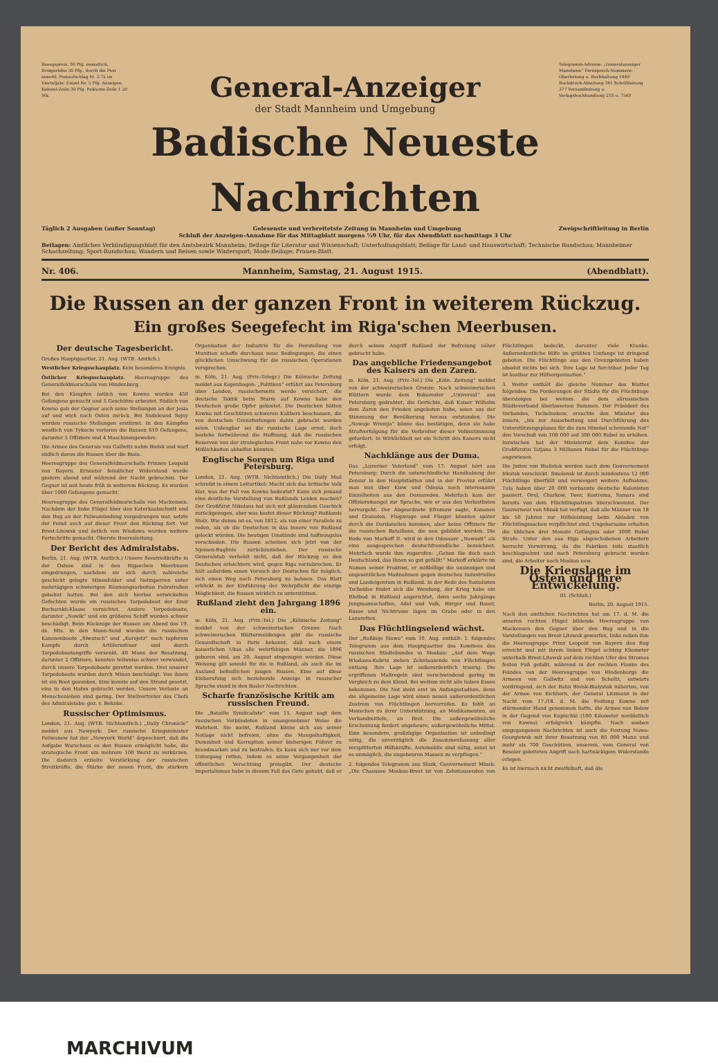Bezugspreis: 90 Pfg. monatlich, Bringerlohn 30 Pfg., durch die Post einschl. Postaufschlag M. 3.72 im Vierteljahr. Einzel-Nr. 5 Pfg. Anzeigen: Kolonel-Zeile 30 Pfg. Reklame-Zeile 1.20 Mk.
Telegramm-Adresse: „Generalanzeiger Mannheim“ Fernsprech-Nummern: Oberleitung u. Buchhaltung 1449 Buchdruck-Abteilung 341 Schriftleitung 377 Versandleitung u. Verlagsbuchhandlung 218 u. 7569
General-Anzeiger
der Stadt Mannheim und Umgebung
Badische Neueste Nachrichten
Täglich 2 Ausgaben (außer Sonntag) Gelesenste und verbreitetste Zeitung in Mannheim und Umgebung Zweigschriftleitung in Berlin
Schluß der Anzeigen-Annahme für das Mittagblatt morgens ½9 Uhr, für das Abendblatt nachmittags 3 Uhr
Beilagen: Amtliches Verkündigungsblatt für den Amtsbezirk Mannheim; Beilage für Literatur und Wissenschaft; Unterhaltungsblatt; Beilage für Land- und Hauswirtschaft; Technische Rundschau; Mannheimer Schachzeitung; Sport-Rundschau; Wandern und Reisen sowie Wintersport; Mode-Beilage; Frauen-Blatt.
Nr. 406. Mannheim, Samstag, 21. August 1915. (Abendblatt).
Die Russen an der ganzen Front in weiterem Rückzug.
Ein großes Seegefecht im Riga'schen Meerbusen.
Der deutsche Tagesbericht.
Großes Hauptquartier, 21. Aug. (WTB. Amtlich.)
Westlicher Kriegsschauplatz. Kein besonderes Ereignis.
Östlicher Kriegsschauplatz. Heeresgruppe des Generalfeldmarschalls von Hindenburg.
Bei den Kämpfen östlich von Kowno wurden 450 Gefangene gemacht und 5 Geschütze erbeutet. Südlich von Kowno gab der Gegner auch seine Stellungen an der Jesia auf und wich nach Osten zurück. Bei Sudeleund Sejny wurden russische Stellungen erstürmt. In den Kämpfen westlich von Tykocin verloren die Russen 610 Gefangene, darunter 5 Offiziere und 4 Maschinengewehre.
Die Armee des Generals von Gallwitz nahm Bielsk und warf südlich davon die Russen über die Biala.
Heeresgruppe des Generalfeldmarschalls Prinzen Leopold von Bayern. Erneuter feindlicher Widerstand wurde gestern abend und während der Nacht gebrochen. Der Gegner ist seit heute früh in weiterem Rückzug. Es wurden über 1000 Gefangene gemacht.
Heeresgruppe des Generalfeldmarschalls von Mackensen. Nachdem der linke Flügel über den Koterkaabschnitt und den Bug an der Pulwamündung vorgedrungen war, setzte der Feind auch auf dieser Front den Rückzug fort. Vor Brest-Litowsk und östlich von Wlodawa wurden weitere Fortschritte gemacht. Oberste Heeresleitung.
Der Bericht des Admiralstabs.
Berlin, 21. Aug. (WTB. Amtlich.) Unsere Seestreitkräfte in der Ostsee sind in den Rigaschen Meerbusen eingedrungen, nachdem sie sich durch zahlreiche geschickt gelegte Minenfelder und Netzsperren unter mehrtägigen schwierigen Räumungsarbeiten Fahrstraßen gebahnt hatten. Bei den sich hierbei entwickelten Gefechten wurde ein russisches Torpedoboot der Emir Bucharskii-Klasse vernichtet. Andere Torpedoboote, darunter „Nowik“ und ein größeres Schiff wurden schwer beschädigt. Beim Rückzuge der Russen am Abend des 19. ds. Mts. in den Moon-Sund wurden die russischen Kanonenboote „Siwutsch“ und „Korejetz“ nach tapferem Kampfe durch Artilleriefeuer und durch Torpedobootangriffe versenkt. 40 Mann der Besatzung, darunter 2 Offiziere, konnten teilweise schwer verwundet, durch unsere Torpedoboote gerettet werden. Drei unserer Torpedoboote wurden durch Minen beschädigt. Von ihnen ist ein Boot gesunken. Eins konnte auf den Strand gesetzt, eins in den Hafen gebracht werden. Unsere Verluste an Menschenleben sind gering. Der Stellvertreter des Chefs des Admiralstabs: gez. v. Behnke.
Russischer Optimismus.
London, 21. Aug. (WTB. Nichtamtlich.) „Daily Chronicle“ meldet aus Newyork: Der russische Kriegsminister Poliwanow hat der „Newyork World“ depeschiert, daß die Aufgabe Warschaus es den Russen ermöglicht habe, die strategische Front um mehrere 100 Werst zu verkürzen. Die dadurch erzielte Verstärkung der russischen Streitkräfte, die Stärke der neuen Front, die stärkere Organisation der Industrie für die Herstellung von Munition schaffe durchaus neue Bedingungen, die einen glücklichen Umschwung für die russischen Operationen versprechen.
m. Köln, 21. Aug. (Priv.-Telegr.) Die Kölnische Zeitung meldet aus Kopenhagen: „Politiken“ erfährt aus Petersburg über London, russischerseits werde versichert, die deutsche Taktik beim Sturm auf Kowno habe den Deutschen große Opfer gekostet. Die Deutschen hätten Kowno mit Geschützen schweren Kalibers beschossen, die von deutschen Grenzfestungen dahin gebracht worden seien. Unleugbar sei die russische Lage ernst, doch bestehe fortwährend die Hoffnung, daß die russischen Reserven von der strategischen Front nahe vor Kowno den Mißlichkeiten abhelfen könnten.
Englische Sorgen um Riga und Petersburg.
London, 21. Aug. (WTB. Nichtamtlich.) Die Daily Mail schreibt in einem Leitartikel: Macht sich das britische Volk klar, was der Fall von Kowno bedeutet? Kann sich jemand eine deutliche Vorstellung von Rußlands Leiden machen? Der Großfürst Nikolaus hat sich mit glänzendem Geschick zurückgezogen, aber was kostet dieser Rückzug? Rußlands Stolz. Wie dumm ist es, von 1812, als von einer Parallele zu reden, als ob die Deutschen in das Innere von Rußland gelockt würden. Die heutigen Umstände sind hoffnungslos verschieden. Die Russen scheinen sich jetzt von der Njemen-Buglinie zurückzuziehen. Der russische Generalstab verhehlt nicht, daß der Rückzug es den Deutschen erleichtern wird, gegen Riga vorzubrechen. Er hält außerdem einen Versuch der Deutschen für möglich, sich einen Weg nach Petersburg zu bahnen. Das Blatt erblickt in der Einführung der Wehrpflicht die einzige Möglichkeit, die Russen wirklich zu unterstützen.
Rußland zieht den Jahrgang 1896 ein.
m. Köln, 21. Aug. (Priv.-Tel.) Die „Kölnische Zeitung“ meldet von der schweizerischen Grenze: Nach schweizerischen Blättermeldungen gibt die russische Gesandtschaft in Paris bekannt, daß nach einem kaiserlichen Ukas alle wehrfähigen Männer, die 1896 geboren sind, am 20. August eingezogen werden. Diese Weisung gilt sowohl für die in Rußland, als auch die im Ausland befindlichen jungen Russen. Eine auf diese Einberufung sich beziehende Anzeige in russischer Sprache stand in den Basler Nachrichten.
Scharfe französische Kritik am russischen Freund.
Die „Bataille Syndicaliste“ vom 15. August sagt dem russischen Verbündeten in unangenehmer Weise die Wahrheit. Sie meint, Rußland könne sich aus seiner Notlage nicht befreien, ohne die Mangelhaftigkeit, Dummheit und Korruption seiner bisherigen Führer zu brandmarken und zu bestrafen. Es kann sich nur vor dem Untergang retten, indem es seine Vergangenheit der öffentlichen Verachtung preisgibt. Der deutsche Imperialismus habe in diesem Fall das Gute gehabt, daß er durch seinen Angriff Rußland der Befreiung näher gebracht habe.
Das angebliche Friedensangebot des Kaisers an den Zaren.
m. Köln, 21. Aug. (Priv.-Tel.) Die „Köln. Zeitung“ meldet von der schweizerischen Grenze: Nach schweizerischen Blättern wurde dem Bukarester „Universul“ aus Petersburg gedrahtet, die Gerüchte, daß Kaiser Wilhelm dem Zaren den Frieden angeboten habe, seien aus der Stimmung der Bevölkerung heraus entstanden. Die „Nowoje Wremja“ könne das bestätigen, denn sie habe Strafverfolgung für die Verbreiter dieser Volksstimmung gefordert. In Wirklichkeit sei ein Schritt des Kaisers nicht erfolgt.
Nachklänge aus der Duma.
Das „Luzerner Vaterland“ vom 17. August hört aus Petersburg: Durch die unterschiedliche Handhabung der Zensur in den Hauptstädten und in der Provinz erfährt man nun über Kiew und Odessa noch interessante Einzelheiten aus den Dumareden. Mehrfach kam der Offiziersmangel zur Sprache, wie er aus den Verlustlisten hervorgeht. Der Abgeordnete Efremow sagte, Kanonen und Granaten, Flugzeuge und Flieger könnten später durch die Dardanellen kommen, aber keine Offiziere für die russischen Bataillone, die neu gebildet werden. Die Rede von Markoff II. wird in den Odessaer „Nowosti“ als eine ausgesprochen deutschfreundliche bezeichnet. Mehrfach wurde ihm zugerufen: „Gehen Sie doch nach Deutschland, das Ihnen so gut gefällt!“ Markoff erklärte im Namen seiner Fraktion, er mißbillige die unsinnigen und ungesetzlichen Maßnahmen gegen deutsches Industrielles und Landeigentum in Rußland. In der Rede des Sozialisten Tscheidse findet sich die Wendung, der Krieg habe ein Blutbad in Rußland angerichtet, denn sechs Jahrgänge Jungmannschaften, Adel und Volk, Bürger und Bauer, Russe und Nichtrusse lägen im Grabe oder in den Lazaretten.
Das Flüchtlingselend wächst.
Der „Rußkoje Slowo“ vom 10. Aug. enthält: 1. folgendes Telegramm aus dem Hauptquartier des Komitees des russischen Städtebundes in Moskau: „Auf dem Wege Wlodawa-Kobrin ziehen Zehntausende von Flüchtlingen entlang. Ihre Lage ist außerordentlich traurig. Die ergriffenen Maßregeln sind verschwindend gering im Vergleich zu dem Elend. Bei weitem nicht alle haben Essen bekommen. Die Not steht erst im Anfangsstadium, denn die allgemeine Lage wird einen neuen außerordentlichen Zustrom von Flüchtlingen hervorrufen. Es fehlt an Menschen zu ihrer Unterstützung, an Medikamenten, an Verbandmitteln, an Brot. Die außergewöhnliche Erscheinung fordert ungeheure, außergewöhnliche Mittel. Eine besondere, großzügige Organisation ist unbedingt nötig, die unverzüglich die Zusammenfassung aller zersplitterten Hilfskräfte. Automobile sind nötig, sonst ist es unmöglich, die ungeheuren Massen zu verpflegen.“
2. folgendes Telegramm aus Sluzk, Gouvernement Minsk: „Die Chaussee Moskau-Brest ist von Zehntausenden von Flüchtlingen bedeckt, darunter viele Kranke. Außerordentliche Hilfe im größten Umfange ist dringend geboten. Die Flüchtlinge aus den Grenzgebieten haben absolut nichts bei sich. Ihre Lage ist furchtbar. Jeder Tag ist kostbar zur Hilfsorganisation.“
3. Weiter enthält die gleiche Nummer des Blattes folgendes: Die Forderungen der Städte für die Flüchtlinge übersteigen bei weitem die dem allrussischen Städteverband überlassenen Summen. Der Präsident des Verbandes, Tschelnokow, ersuchte den Minister des Innern, „bis zur Ausarbeitung und Durchführung des Unterstützungsplanes für die zum Himmel schreiende Not“ den Vorschuß von 100 000 auf 300 000 Rubel zu erhöhen. Inzwischen hat der Ministerrat dem Komitee der Großfürstin Tatjana 3 Millionen Rubel für die Flüchtlinge angewiesen.
Die Juden von Bialistok werden nach dem Gouvernement Irkutsk verschickt. Smolensk ist durch mindestens 12 000 Flüchtlinge überfüllt und verweigert weitere Aufnahme. Tula haben über 20 000 verbannte deutsche Kolonisten passiert. Orel, Charkow, Twer, Kostroma, Samara sind bereits von dem Flüchtlingsstrom überschwemmt. Der Gouverneur von Minsk hat verfügt, daß alle Männer von 18 bis 50 Jahren zur Hilfeleistung beim Abladen von Flüchtlingssachen verpflichtet sind. Ungehorsame erhalten die üblichen drei Monate Gefängnis oder 3000 Rubel Strafe. Unter den aus Riga abgeschobenen Arbeitern herrscht Verwirrung, da die Fabriken teils staatlich beschlagnahmt und nach Petersburg gebracht worden sind, die Arbeiter nach Moskau usw.
Die Kriegslage im Osten und ihre Entwickelung.
III. (Schluß.)
Berlin, 20. August 1915.
Nach den amtlichen Nachrichten hat am 17. d. M. die unseren rechten Flügel bildende Heeresgruppe von Mackensen den Gegner über den Bug und in die Vorstellungen von Brest-Litowsk geworfen, links neben ihm die Heeresgruppe Prinz Leopold von Bayern den Bug erreicht und mit ihrem linken Flügel achtzig Kilometer unterhalb Brest-Litowsk auf dem rechten Ufer des Stromes festen Fuß gefaßt, während in der rechten Flanke des Feindes von der Heeresgruppe von Hindenburgs die Armeen von Gallwitz und von Scholtz, ostwärts vordringend, sich der Bahn Bielsk-Bialystok näherten, von der Armee von Eichhorn, der General Litzmann in der Nacht vom 17./18. d. M. die Festung Kowno mit stürmender Hand genommen hatte, die Armee von Below in der Gegend von Kupischki (100 Kilometer nordöstlich von Kowno) erfolgreich kämpfte. Nach soeben eingegangenen Nachrichten ist auch die Festung Nowo-Georgiewsk mit ihrer Besatzung von 85 000 Mann und mehr als 700 Geschützen, unserem, vom General von Beseler geleiteten Angriff nach hartnäckigem Widerstande erlegen.
Es ist hiernach nicht zweifelhaft, daß die
MARCHIVUM